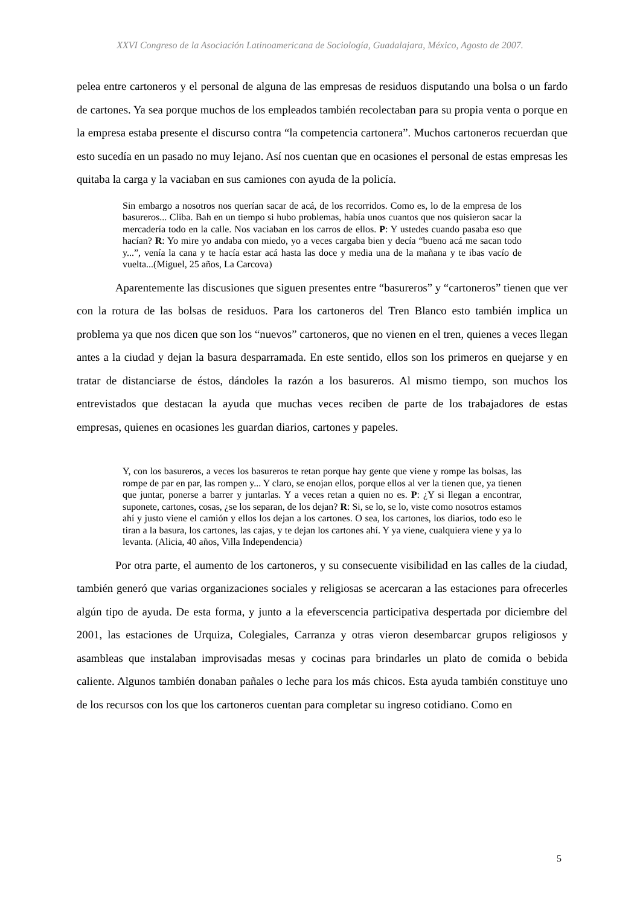XXVI Congreso de la Asociación Latinoamericana de Sociología, Guadalajara, México, Agosto de 2007.
pelea entre cartoneros y el personal de alguna de las empresas de residuos disputando una bolsa o un fardo de cartones. Ya sea porque muchos de los empleados también recolectaban para su propia venta o porque en la empresa estaba presente el discurso contra “la competencia cartonera”. Muchos cartoneros recuerdan que esto sucedía en un pasado no muy lejano. Así nos cuentan que en ocasiones el personal de estas empresas les quitaba la carga y la vaciaban en sus camiones con ayuda de la policía.
Sin embargo a nosotros nos querían sacar de acá, de los recorridos. Como es, lo de la empresa de los basureros... Cliba. Bah en un tiempo si hubo problemas, había unos cuantos que nos quisieron sacar la mercadería todo en la calle. Nos vaciaban en los carros de ellos. P: Y ustedes cuando pasaba eso que hacían? R: Yo mire yo andaba con miedo, yo a veces cargaba bien y decía “bueno acá me sacan todo y...”, venía la cana y te hacía estar acá hasta las doce y media una de la mañana y te ibas vacío de vuelta...(Miguel, 25 años, La Carcova)
Aparentemente las discusiones que siguen presentes entre “basureros” y “cartoneros” tienen que ver con la rotura de las bolsas de residuos. Para los cartoneros del Tren Blanco esto también implica un problema ya que nos dicen que son los “nuevos” cartoneros, que no vienen en el tren, quienes a veces llegan antes a la ciudad y dejan la basura desparramada. En este sentido, ellos son los primeros en quejarse y en tratar de distanciarse de éstos, dándoles la razón a los basureros. Al mismo tiempo, son muchos los entrevistados que destacan la ayuda que muchas veces reciben de parte de los trabajadores de estas empresas, quienes en ocasiones les guardan diarios, cartones y papeles.
Y, con los basureros, a veces los basureros te retan porque hay gente que viene y rompe las bolsas, las rompe de par en par, las rompen y... Y claro, se enojan ellos, porque ellos al ver la tienen que, ya tienen que juntar, ponerse a barrer y juntarlas. Y a veces retan a quien no es. P: ¿Y si llegan a encontrar, suponete, cartones, cosas, ¿se los separan, de los dejan? R: Si, se lo, se lo, viste como nosotros estamos ahí y justo viene el camión y ellos los dejan a los cartones. O sea, los cartones, los diarios, todo eso le tiran a la basura, los cartones, las cajas, y te dejan los cartones ahí. Y ya viene, cualquiera viene y ya lo levanta. (Alicia, 40 años, Villa Independencia)
Por otra parte, el aumento de los cartoneros, y su consecuente visibilidad en las calles de la ciudad, también generó que varias organizaciones sociales y religiosas se acercaran a las estaciones para ofrecerles algún tipo de ayuda. De esta forma, y junto a la efeverscencia participativa despertada por diciembre del 2001, las estaciones de Urquiza, Colegiales, Carranza y otras vieron desembarcar grupos religiosos y asambleas que instalaban improvisadas mesas y cocinas para brindarles un plato de comida o bebida caliente. Algunos también donaban pañales o leche para los más chicos. Esta ayuda también constituye uno de los recursos con los que los cartoneros cuentan para completar su ingreso cotidiano. Como en
5